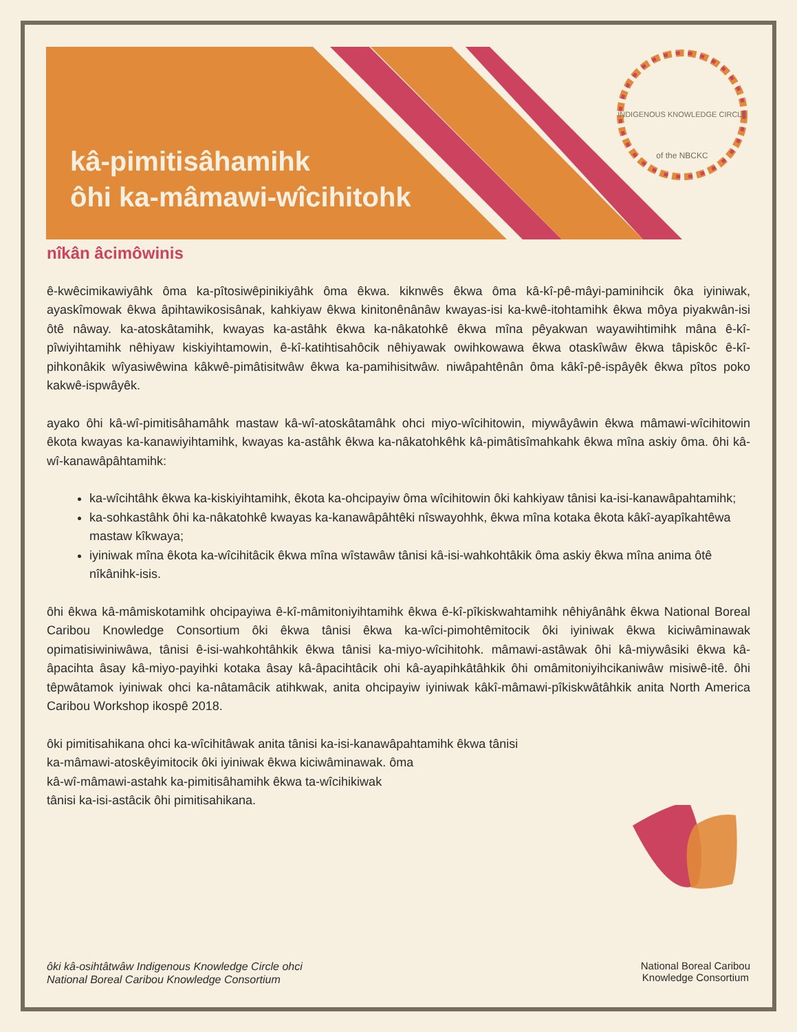INDIGENOUS KNOWLEDGE CIRCLE
of the NBCKC
kâ-pimitisâhamihk
ôhi ka-mâmawi-wîcihitohk
nîkân âcimôwinis
ê-kwêcimikawiyâhk ôma ka-pîtosiwêpinikiyâhk ôma êkwa. kiknwês êkwa ôma kâ-kî-pê-mâyi-paminihcik ôka iyiniwak, ayaskîmowak êkwa âpihtawikosisânak, kahkiyaw êkwa kinitonênânâw kwayas-isi ka-kwê-itohtamihk êkwa môya piyakwân-isi ôtê nâway. ka-atoskâtamihk, kwayas ka-astâhk êkwa ka-nâkatohkê êkwa mîna pêyakwan wayawihtimihk mâna ê-kî-pîwiyihtamihk nêhiyaw kiskiyihtamowin, ê-kî-katihtisahôcik nêhiyawak owihkowawa êkwa otaskîwâw êkwa tâpiskôc ê-kî-pihkonâkik wîyasiwêwina kâkwê-pimâtisitwâw êkwa ka-pamihisitwâw. niwâpahtênân ôma kâkî-pê-ispâyêk êkwa pîtos poko kakwê-ispwâyêk.
ayako ôhi kâ-wî-pimitisâhamâhk mastaw kâ-wî-atoskâtamâhk ohci miyo-wîcihitowin, miywâyâwin êkwa mâmawi-wîcihitowin êkota kwayas ka-kanawiyihtamihk, kwayas ka-astâhk êkwa ka-nâkatohkêhk kâ-pimâtisîmahkahk êkwa mîna askiy ôma. ôhi kâ-wî-kanawâpâhtamihk:
ka-wîcihtâhk êkwa ka-kiskiyihtamihk, êkota ka-ohcipayiw ôma wîcihitowin ôki kahkiyaw tânisi ka-isi-kanawâpahtamihk;
ka-sohkastâhk ôhi ka-nâkatohkê kwayas ka-kanawâpâhtêki nîswayohhk, êkwa mîna kotaka êkota kâkî-ayapîkahtêwa mastaw kîkwaya;
iyiniwak mîna êkota ka-wîcihitâcik êkwa mîna wîstawâw tânisi kâ-isi-wahkohtâkik ôma askiy êkwa mîna anima ôtê nîkânihk-isis.
ôhi êkwa kâ-mâmiskotamihk ohcipayiwa ê-kî-mâmitoniyihtamihk êkwa ê-kî-pîkiskwahtamihk nêhiyânâhk êkwa National Boreal Caribou Knowledge Consortium ôki êkwa tânisi êkwa ka-wîci-pimohtêmitocik ôki iyiniwak êkwa kiciwâminawak opimatisiwiniwâwa, tânisi ê-isi-wahkohtâhkik êkwa tânisi ka-miyo-wîcihitohk. mâmawi-astâwak ôhi kâ-miywâsiki êkwa kâ-âpacihta âsay kâ-miyo-payihki kotaka âsay kâ-âpacihtâcik ohi kâ-ayapihkâtâhkik ôhi omâmitoniyihcikaniwâw misiwê-itê. ôhi têpwâtamok iyiniwak ohci ka-nâtamâcik atihkwak, anita ohcipayiw iyiniwak kâkî-mâmawi-pîkiskwâtâhkik anita North America Caribou Workshop ikospê 2018.
ôki pimitisahikana ohci ka-wîcihitâwak anita tânisi ka-isi-kanawâpahtamihk êkwa tânisi
ka-mâmawi-atoskêyimitocik ôki iyiniwak êkwa kiciwâminawak. ôma
kâ-wî-mâmawi-astahk ka-pimitisâhamihk êkwa ta-wîcihikiwak
tânisi ka-isi-astâcik ôhi pimitisahikana.
ôki kâ-osihtâtwâw Indigenous Knowledge Circle ohci
National Boreal Caribou Knowledge Consortium
National Boreal Caribou
Knowledge Consortium